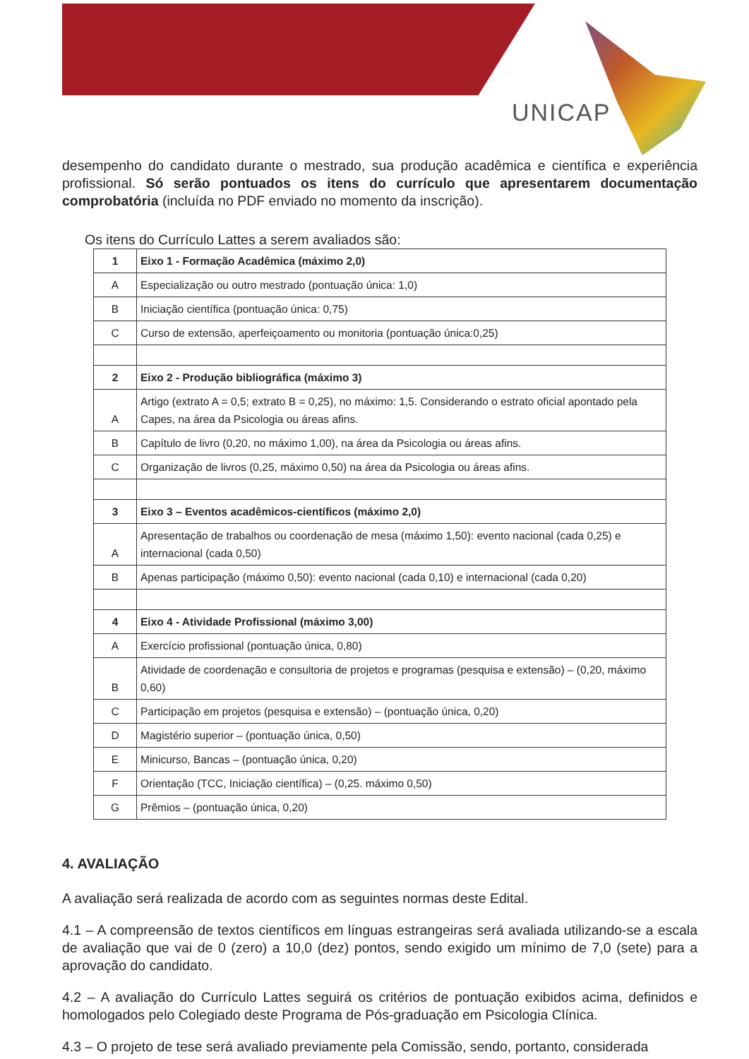UNICAP
desempenho do candidato durante o mestrado, sua produção acadêmica e científica e experiência profissional. Só serão pontuados os itens do currículo que apresentarem documentação comprobatória (incluída no PDF enviado no momento da inscrição).
Os itens do Currículo Lattes a serem avaliados são:
| 1 | Eixo 1 - Formação Acadêmica (máximo 2,0) |
| A | Especialização ou outro mestrado (pontuação única: 1,0) |
| B | Iniciação científica (pontuação única: 0,75) |
| C | Curso de extensão, aperfeiçoamento ou monitoria (pontuação única:0,25) |
| 2 | Eixo 2 - Produção bibliográfica (máximo 3) |
| A | Artigo (extrato A = 0,5; extrato B = 0,25), no máximo: 1,5. Considerando o estrato oficial apontado pela Capes, na área da Psicologia ou áreas afins. |
| B | Capítulo de livro (0,20, no máximo 1,00), na área da Psicologia ou áreas afins. |
| C | Organização de livros (0,25, máximo 0,50) na área da Psicologia ou áreas afins. |
| 3 | Eixo 3 – Eventos acadêmicos-científicos (máximo 2,0) |
| A | Apresentação de trabalhos ou coordenação de mesa (máximo 1,50): evento nacional (cada 0,25) e internacional (cada 0,50) |
| B | Apenas participação (máximo 0,50): evento nacional (cada 0,10) e internacional (cada 0,20) |
| 4 | Eixo 4 - Atividade Profissional (máximo 3,00) |
| A | Exercício profissional (pontuação única, 0,80) |
| B | Atividade de coordenação e consultoria de projetos e programas (pesquisa e extensão) – (0,20, máximo 0,60) |
| C | Participação em projetos (pesquisa e extensão) – (pontuação única, 0,20) |
| D | Magistério superior – (pontuação única, 0,50) |
| E | Minicurso, Bancas – (pontuação única, 0,20) |
| F | Orientação (TCC, Iniciação científica) – (0,25. máximo 0,50) |
| G | Prêmios – (pontuação única, 0,20) |
4. AVALIAÇÃO
A avaliação será realizada de acordo com as seguintes normas deste Edital.
4.1 – A compreensão de textos científicos em línguas estrangeiras será avaliada utilizando-se a escala de avaliação que vai de 0 (zero) a 10,0 (dez) pontos, sendo exigido um mínimo de 7,0 (sete) para a aprovação do candidato.
4.2 – A avaliação do Currículo Lattes seguirá os critérios de pontuação exibidos acima, definidos e homologados pelo Colegiado deste Programa de Pós-graduação em Psicologia Clínica.
4.3 – O projeto de tese será avaliado previamente pela Comissão, sendo, portanto, considerada